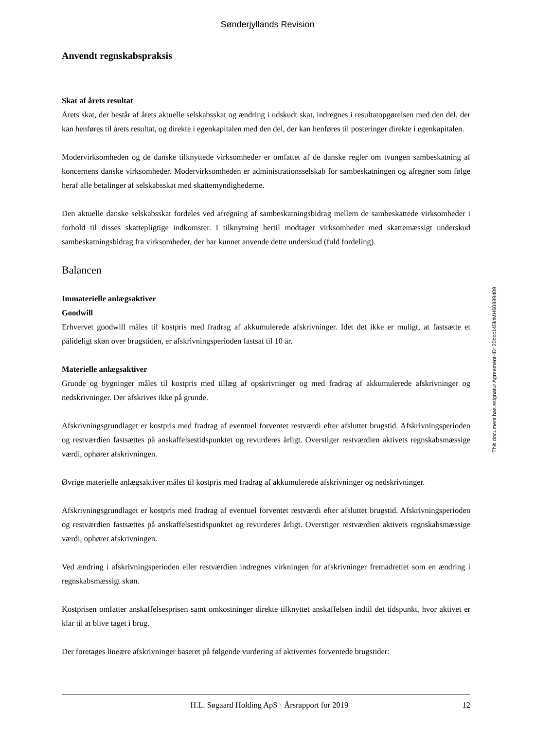Sønderjyllands Revision
Anvendt regnskabspraksis
Skat af årets resultat
Årets skat, der består af årets aktuelle selskabsskat og ændring i udskudt skat, indregnes i resultatopgørelsen med den del, der kan henføres til årets resultat, og direkte i egenkapitalen med den del, der kan henføres til posteringer direkte i egenkapitalen.
Modervirksomheden og de danske tilknyttede virksomheder er omfattet af de danske regler om tvungen sambeskatning af koncernens danske virksomheder. Modervirksomheden er administrationsselskab for sambeskatningen og afregner som følge heraf alle betalinger af selskabsskat med skattemyndighederne.
Den aktuelle danske selskabsskat fordeles ved afregning af sambeskatningsbidrag mellem de sambeskattede virksomheder i forhold til disses skattepligtige indkomster. I tilknytning hertil modtager virksomheder med skattemæssigt underskud sambeskatningsbidrag fra virksomheder, der har kunnet anvende dette underskud (fuld fordeling).
Balancen
Immaterielle anlægsaktiver
Goodwill
Erhvervet goodwill måles til kostpris med fradrag af akkumulerede afskrivninger. Idet det ikke er muligt, at fastsætte et pålideligt skøn over brugstiden, er afskrivningsperioden fastsat til 10 år.
Materielle anlægsaktiver
Grunde og bygninger måles til kostpris med tillæg af opskrivninger og med fradrag af akkumulerede afskrivninger og nedskrivninger. Der afskrives ikke på grunde.
Afskrivningsgrundlaget er kostpris med fradrag af eventuel forventet restværdi efter afsluttet brugstid. Afskrivningsperioden og restværdien fastsættes på anskaffelsestidspunktet og revurderes årligt. Overstiger restværdien aktivets regnskabsmæssige værdi, ophører afskrivningen.
Øvrige materielle anlægsaktiver måles til kostpris med fradrag af akkumulerede afskrivninger og nedskrivninger.
Afskrivningsgrundlaget er kostpris med fradrag af eventuel forventet restværdi efter afsluttet brugstid. Afskrivningsperioden og restværdien fastsættes på anskaffelsestidspunktet og revurderes årligt. Overstiger restværdien aktivets regnskabsmæssige værdi, ophører afskrivningen.
Ved ændring i afskrivningsperioden eller restværdien indregnes virkningen for afskrivninger fremadrettet som en ændring i regnskabsmæssigt skøn.
Kostprisen omfatter anskaffelsesprisen samt omkostninger direkte tilknyttet anskaffelsen indtil det tidspunkt, hvor aktivet er klar til at blive taget i brug.
Der foretages lineære afskrivninger baseret på følgende vurdering af aktivernes forventede brugstider:
This document has esignatur Agreement-ID: 20bcc145ktMH60889409
H.L. Søgaard Holding ApS · Årsrapport for 2019 12